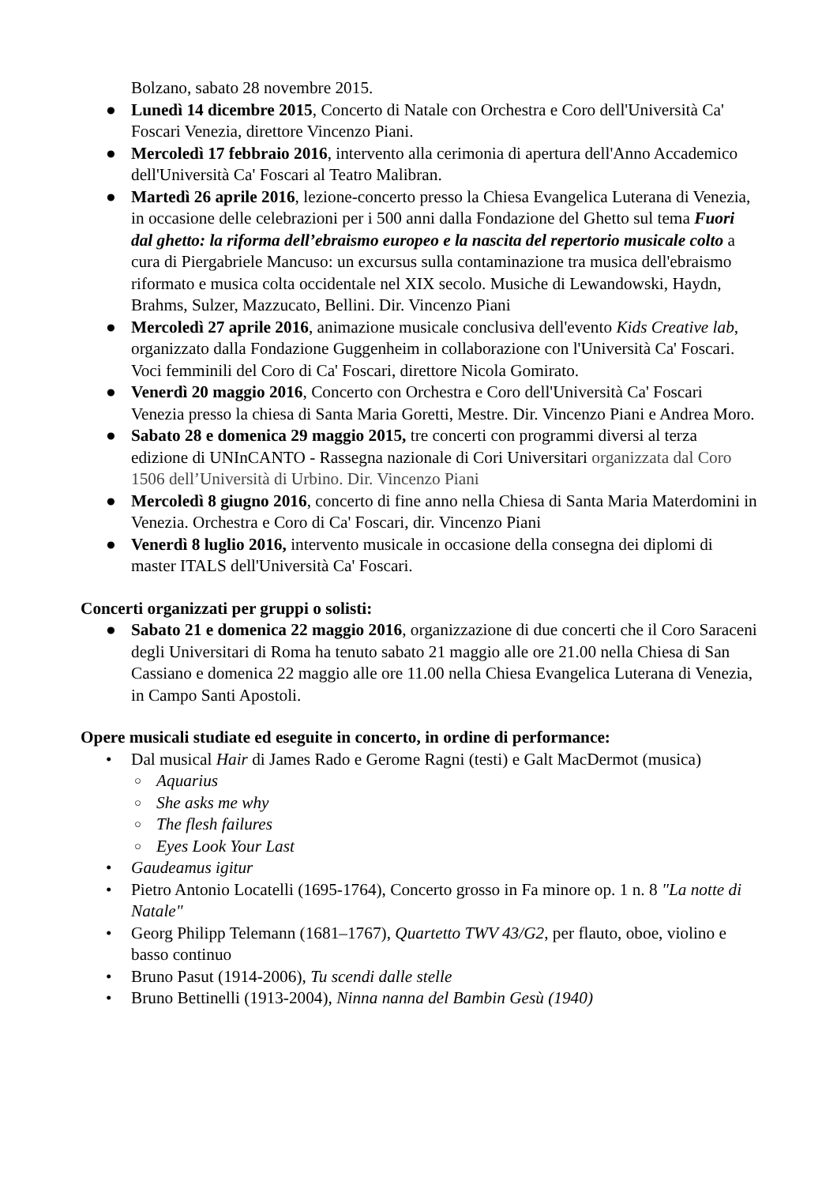Bolzano, sabato 28 novembre 2015.
● Lunedì 14 dicembre 2015, Concerto di Natale con Orchestra e Coro dell'Università Ca' Foscari Venezia, direttore Vincenzo Piani.
● Mercoledì 17 febbraio 2016, intervento alla cerimonia di apertura dell'Anno Accademico dell'Università Ca' Foscari al Teatro Malibran.
● Martedì 26 aprile 2016, lezione-concerto presso la Chiesa Evangelica Luterana di Venezia, in occasione delle celebrazioni per i 500 anni dalla Fondazione del Ghetto sul tema Fuori dal ghetto: la riforma dell’ebraismo europeo e la nascita del repertorio musicale colto a cura di Piergabriele Mancuso: un excursus sulla contaminazione tra musica dell'ebraismo riformato e musica colta occidentale nel XIX secolo. Musiche di Lewandowski, Haydn, Brahms, Sulzer, Mazzucato, Bellini. Dir. Vincenzo Piani
● Mercoledì 27 aprile 2016, animazione musicale conclusiva dell'evento Kids Creative lab, organizzato dalla Fondazione Guggenheim in collaborazione con l'Università Ca' Foscari. Voci femminili del Coro di Ca' Foscari, direttore Nicola Gomirato.
● Venerdì 20 maggio 2016, Concerto con Orchestra e Coro dell'Università Ca' Foscari Venezia presso la chiesa di Santa Maria Goretti, Mestre. Dir. Vincenzo Piani e Andrea Moro.
● Sabato 28 e domenica 29 maggio 2015, tre concerti con programmi diversi al terza edizione di UNInCANTO - Rassegna nazionale di Cori Universitari organizzata dal Coro 1506 dell’Università di Urbino. Dir. Vincenzo Piani
● Mercoledì 8 giugno 2016, concerto di fine anno nella Chiesa di Santa Maria Materdomini in Venezia. Orchestra e Coro di Ca' Foscari, dir. Vincenzo Piani
● Venerdì 8 luglio 2016, intervento musicale in occasione della consegna dei diplomi di master ITALS dell'Università Ca' Foscari.
Concerti organizzati per gruppi o solisti:
● Sabato 21 e domenica 22 maggio 2016, organizzazione di due concerti che il Coro Saraceni degli Universitari di Roma ha tenuto sabato 21 maggio alle ore 21.00 nella Chiesa di San Cassiano e domenica 22 maggio alle ore 11.00 nella Chiesa Evangelica Luterana di Venezia, in Campo Santi Apostoli.
Opere musicali studiate ed eseguite in concerto, in ordine di performance:
• Dal musical Hair di James Rado e Gerome Ragni (testi) e Galt MacDermot (musica)
○ Aquarius
○ She asks me why
○ The flesh failures
○ Eyes Look Your Last
• Gaudeamus igitur
• Pietro Antonio Locatelli (1695-1764), Concerto grosso in Fa minore op. 1 n. 8 "La notte di Natale"
• Georg Philipp Telemann (1681–1767), Quartetto TWV 43/G2, per flauto, oboe, violino e basso continuo
• Bruno Pasut (1914-2006), Tu scendi dalle stelle
• Bruno Bettinelli (1913-2004), Ninna nanna del Bambin Gesù (1940)